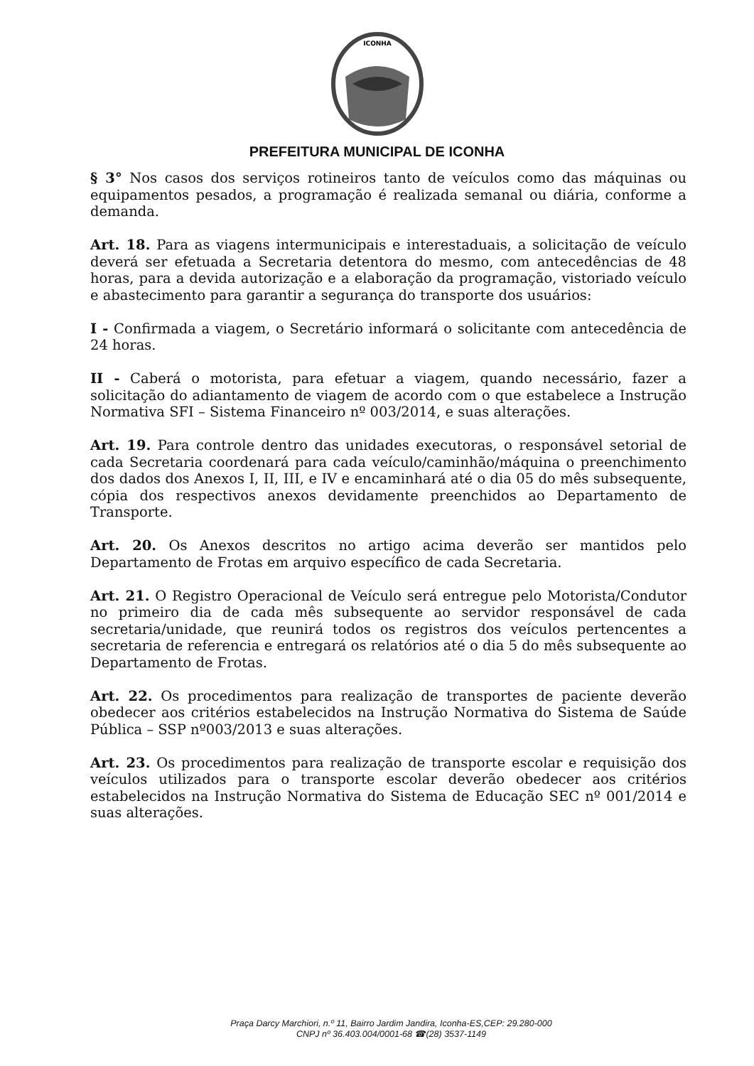ICONHA
PREFEITURA MUNICIPAL DE ICONHA
§ 3° Nos casos dos serviços rotineiros tanto de veículos como das máquinas ou equipamentos pesados, a programação é realizada semanal ou diária, conforme a demanda.
Art. 18. Para as viagens intermunicipais e interestaduais, a solicitação de veículo deverá ser efetuada a Secretaria detentora do mesmo, com antecedências de 48 horas, para a devida autorização e a elaboração da programação, vistoriado veículo e abastecimento para garantir a segurança do transporte dos usuários:
I - Confirmada a viagem, o Secretário informará o solicitante com antecedência de 24 horas.
II - Caberá o motorista, para efetuar a viagem, quando necessário, fazer a solicitação do adiantamento de viagem de acordo com o que estabelece a Instrução Normativa SFI – Sistema Financeiro nº 003/2014, e suas alterações.
Art. 19. Para controle dentro das unidades executoras, o responsável setorial de cada Secretaria coordenará para cada veículo/caminhão/máquina o preenchimento dos dados dos Anexos I, II, III, e IV e encaminhará até o dia 05 do mês subsequente, cópia dos respectivos anexos devidamente preenchidos ao Departamento de Transporte.
Art. 20. Os Anexos descritos no artigo acima deverão ser mantidos pelo Departamento de Frotas em arquivo específico de cada Secretaria.
Art. 21. O Registro Operacional de Veículo será entregue pelo Motorista/Condutor no primeiro dia de cada mês subsequente ao servidor responsável de cada secretaria/unidade, que reunirá todos os registros dos veículos pertencentes a secretaria de referencia e entregará os relatórios até o dia 5 do mês subsequente ao Departamento de Frotas.
Art. 22. Os procedimentos para realização de transportes de paciente deverão obedecer aos critérios estabelecidos na Instrução Normativa do Sistema de Saúde Pública – SSP nº003/2013 e suas alterações.
Art. 23. Os procedimentos para realização de transporte escolar e requisição dos veículos utilizados para o transporte escolar deverão obedecer aos critérios estabelecidos na Instrução Normativa do Sistema de Educação SEC nº 001/2014 e suas alterações.
Praça Darcy Marchiori, n.º 11, Bairro Jardim Jandira, Iconha-ES,CEP: 29.280-000
CNPJ nº 36.403.004/0001-68 ☎(28) 3537-1149